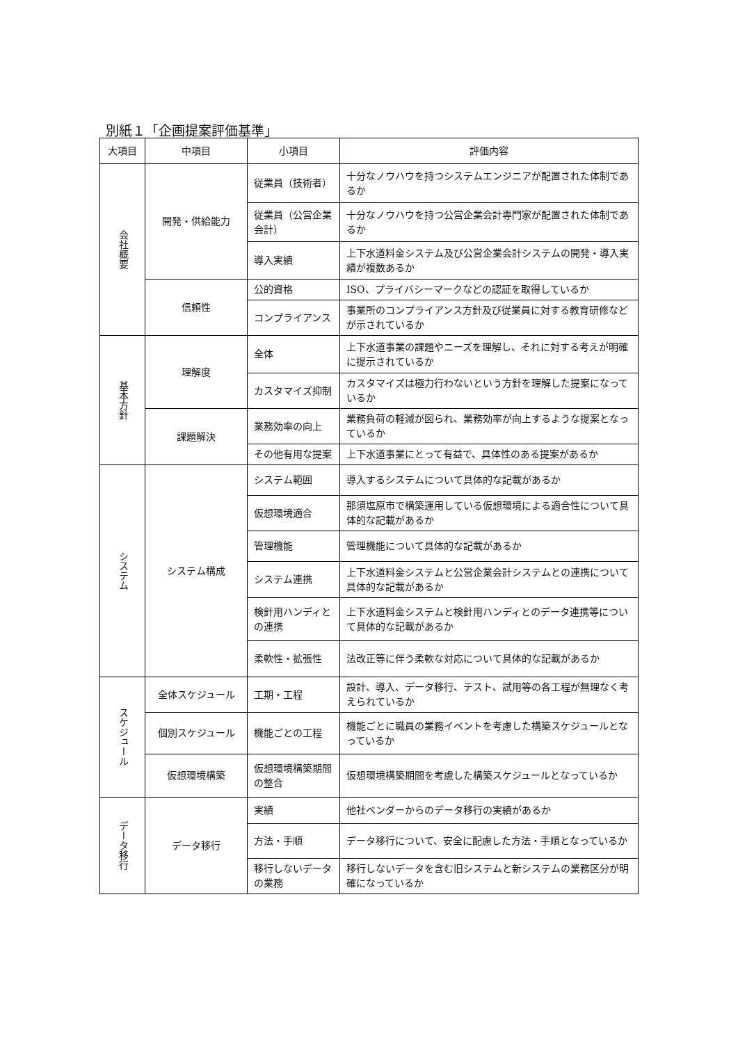別紙１「企画提案評価基準」
| 大項目 | 中項目 | 小項目 | 評価内容 |
| --- | --- | --- | --- |
| 会社概要 | 開発・供給能力 | 従業員（技術者） | 十分なノウハウを持つシステムエンジニアが配置された体制であるか |
| | | 従業員（公営企業会計） | 十分なノウハウを持つ公営企業会計専門家が配置された体制であるか |
| | | 導入実績 | 上下水道料金システム及び公営企業会計システムの開発・導入実績が複数あるか |
| | 信頼性 | 公的資格 | ISO、プライバシーマークなどの認証を取得しているか |
| | | コンプライアンス | 事業所のコンプライアンス方針及び従業員に対する教育研修などが示されているか |
| 基本方針 | 理解度 | 全体 | 上下水道事業の課題やニーズを理解し、それに対する考えが明確に提示されているか |
| | | カスタマイズ抑制 | カスタマイズは極力行わないという方針を理解した提案になっているか |
| | 課題解決 | 業務効率の向上 | 業務負荷の軽減が図られ、業務効率が向上するような提案となっているか |
| | | その他有用な提案 | 上下水道事業にとって有益で、具体性のある提案があるか |
| システム | システム構成 | システム範囲 | 導入するシステムについて具体的な記載があるか |
| | | 仮想環境適合 | 那須塩原市で構築運用している仮想環境による適合性について具体的な記載があるか |
| | | 管理機能 | 管理機能について具体的な記載があるか |
| | | システム連携 | 上下水道料金システムと公営企業会計システムとの連携について具体的な記載があるか |
| | | 検針用ハンディとの連携 | 上下水道料金システムと検針用ハンディとのデータ連携等について具体的な記載があるか |
| | | 柔軟性・拡張性 | 法改正等に伴う柔軟な対応について具体的な記載があるか |
| スケジュール | 全体スケジュール | 工期・工程 | 設計、導入、データ移行、テスト、試用等の各工程が無理なく考えられているか |
| | 個別スケジュール | 機能ごとの工程 | 機能ごとに職員の業務イベントを考慮した構築スケジュールとなっているか |
| | 仮想環境構築 | 仮想環境構築期間の整合 | 仮想環境構築期間を考慮した構築スケジュールとなっているか |
| データ移行 | データ移行 | 実績 | 他社ベンダーからのデータ移行の実績があるか |
| | | 方法・手順 | データ移行について、安全に配慮した方法・手順となっているか |
| | | 移行しないデータの業務 | 移行しないデータを含む旧システムと新システムの業務区分が明確になっているか |